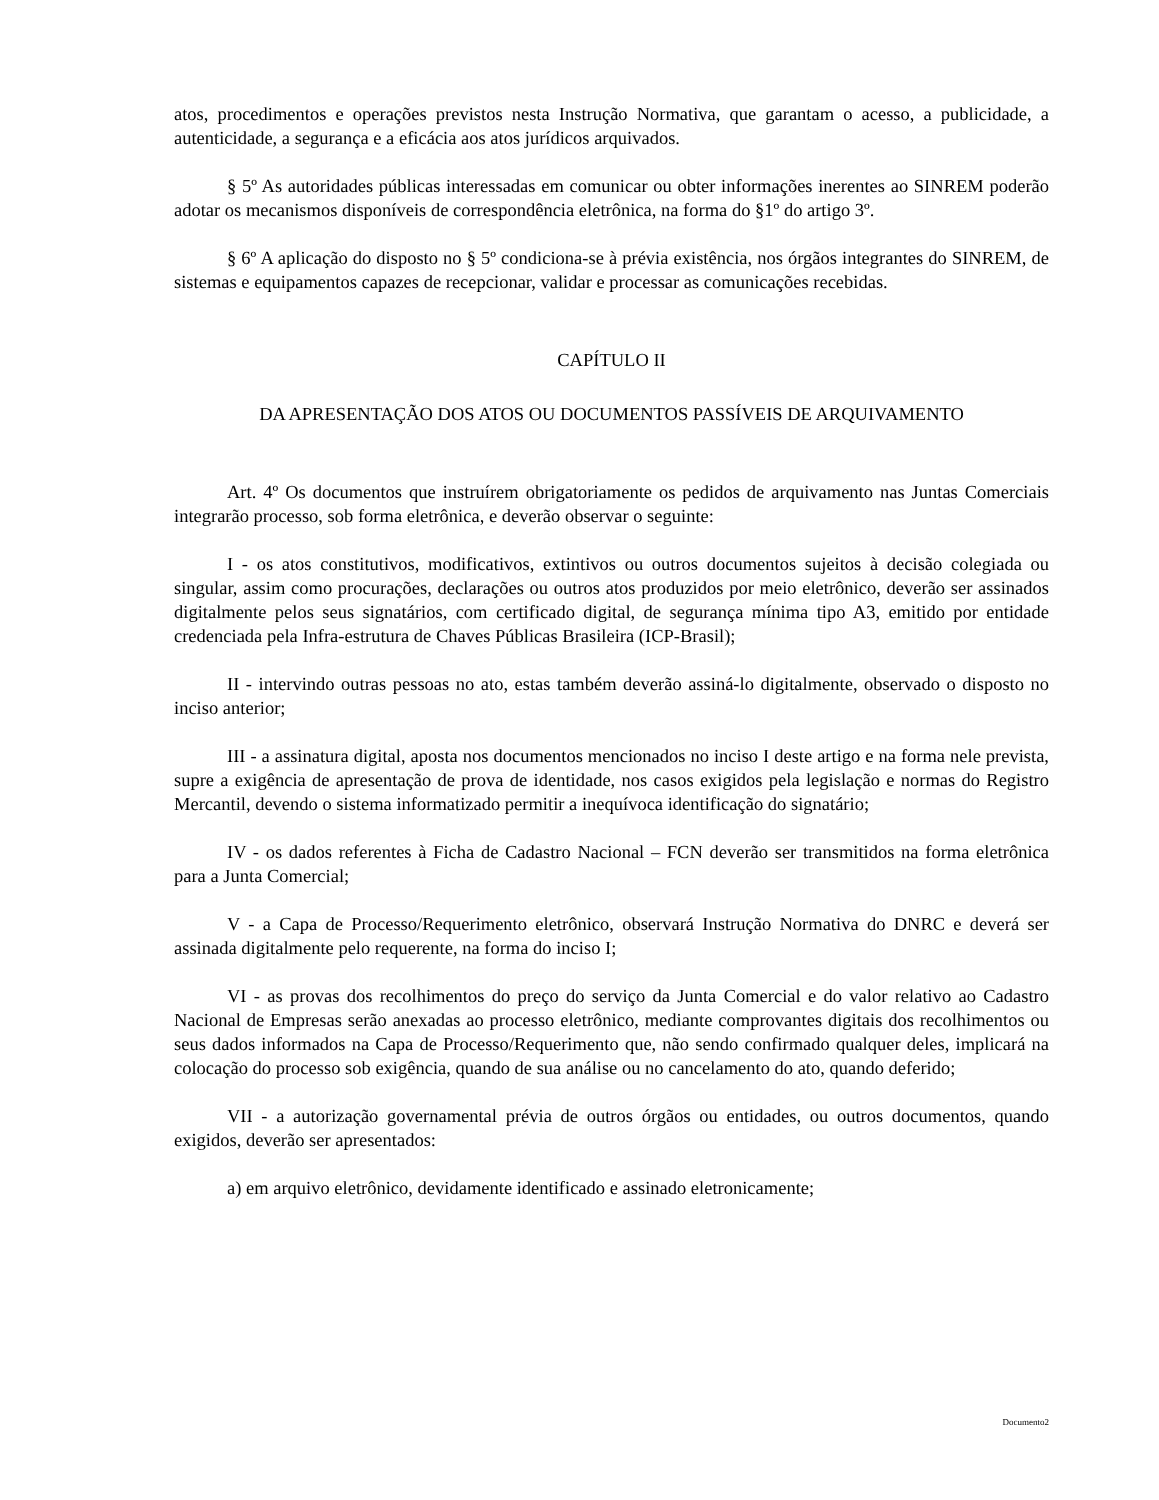atos, procedimentos e operações previstos nesta Instrução Normativa, que garantam o acesso, a publicidade, a autenticidade, a segurança e a eficácia aos atos jurídicos arquivados.
§ 5º As autoridades públicas interessadas em comunicar ou obter informações inerentes ao SINREM poderão adotar os mecanismos disponíveis de correspondência eletrônica, na forma do §1º do artigo 3º.
§ 6º A aplicação do disposto no § 5º condiciona-se à prévia existência, nos órgãos integrantes do SINREM, de sistemas e equipamentos capazes de recepcionar, validar e processar as comunicações recebidas.
CAPÍTULO II
DA APRESENTAÇÃO DOS ATOS OU DOCUMENTOS PASSÍVEIS DE ARQUIVAMENTO
Art. 4º Os documentos que instruírem obrigatoriamente os pedidos de arquivamento nas Juntas Comerciais integrarão processo, sob forma eletrônica, e deverão observar o seguinte:
I - os atos constitutivos, modificativos, extintivos ou outros documentos sujeitos à decisão colegiada ou singular, assim como procurações, declarações ou outros atos produzidos por meio eletrônico, deverão ser assinados digitalmente pelos seus signatários, com certificado digital, de segurança mínima tipo A3, emitido por entidade credenciada pela Infra-estrutura de Chaves Públicas Brasileira (ICP-Brasil);
II - intervindo outras pessoas no ato, estas também deverão assiná-lo digitalmente, observado o disposto no inciso anterior;
III - a assinatura digital, aposta nos documentos mencionados no inciso I deste artigo e na forma nele prevista, supre a exigência de apresentação de prova de identidade, nos casos exigidos pela legislação e normas do Registro Mercantil, devendo o sistema informatizado permitir a inequívoca identificação do signatário;
IV - os dados referentes à Ficha de Cadastro Nacional – FCN deverão ser transmitidos na forma eletrônica para a Junta Comercial;
V - a Capa de Processo/Requerimento eletrônico, observará Instrução Normativa do DNRC e deverá ser assinada digitalmente pelo requerente, na forma do inciso I;
VI - as provas dos recolhimentos do preço do serviço da Junta Comercial e do valor relativo ao Cadastro Nacional de Empresas serão anexadas ao processo eletrônico, mediante comprovantes digitais dos recolhimentos ou seus dados informados na Capa de Processo/Requerimento que, não sendo confirmado qualquer deles, implicará na colocação do processo sob exigência, quando de sua análise ou no cancelamento do ato, quando deferido;
VII - a autorização governamental prévia de outros órgãos ou entidades, ou outros documentos, quando exigidos, deverão ser apresentados:
a) em arquivo eletrônico, devidamente identificado e assinado eletronicamente;
Documento2